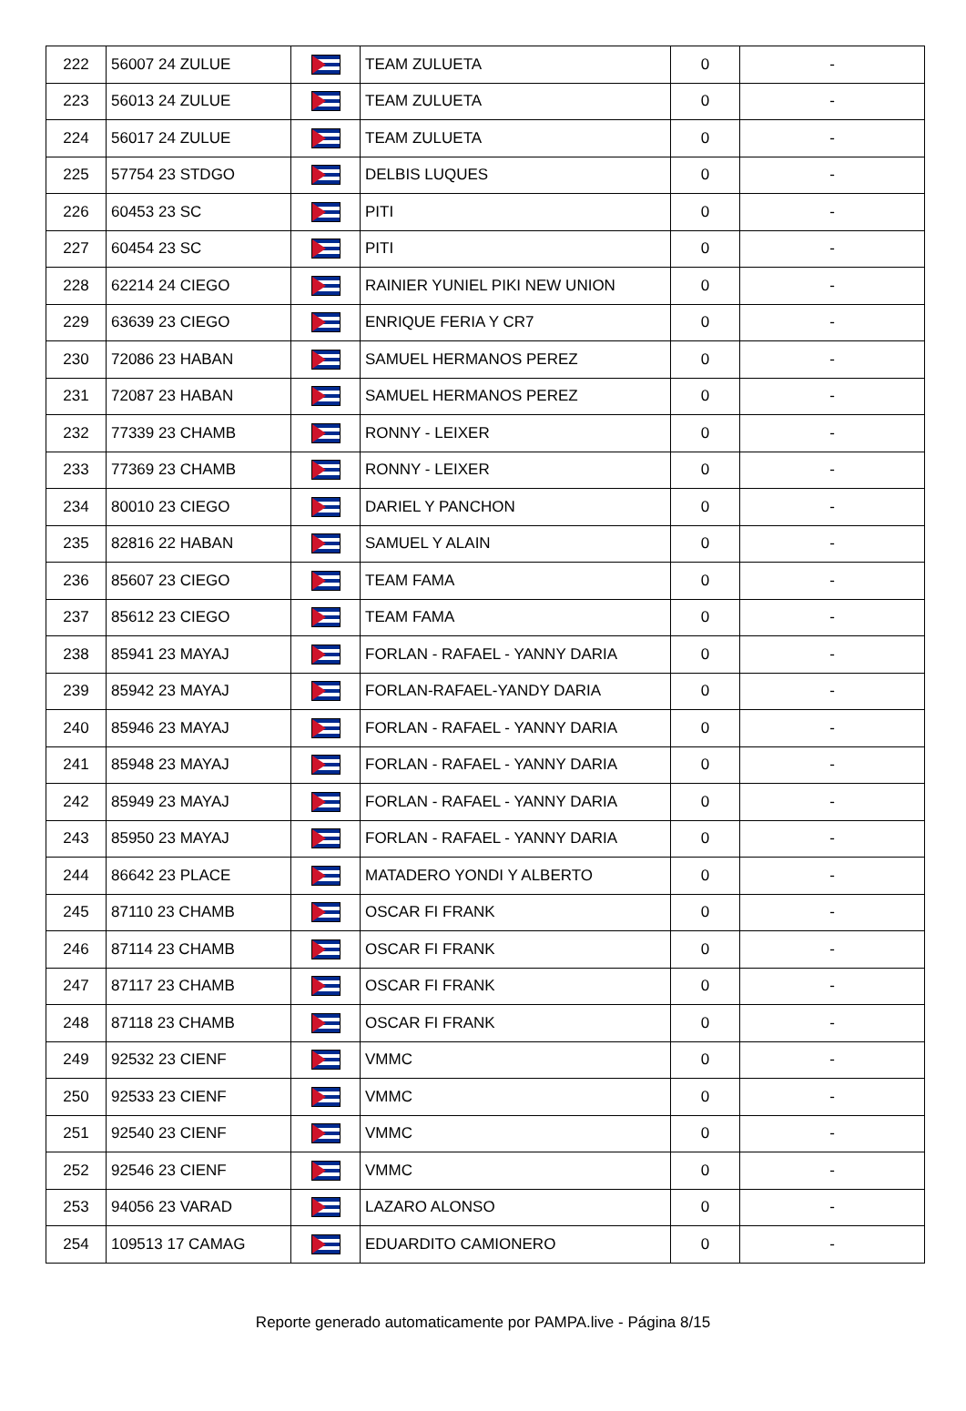| 222 | 56007 24 ZULUE | | TEAM ZULUETA | 0 | - |
| 223 | 56013 24 ZULUE | | TEAM ZULUETA | 0 | - |
| 224 | 56017 24 ZULUE | | TEAM ZULUETA | 0 | - |
| 225 | 57754 23 STDGO | | DELBIS LUQUES | 0 | - |
| 226 | 60453 23 SC | | PITI | 0 | - |
| 227 | 60454 23 SC | | PITI | 0 | - |
| 228 | 62214 24 CIEGO | | RAINIER YUNIEL PIKI NEW UNION | 0 | - |
| 229 | 63639 23 CIEGO | | ENRIQUE FERIA Y CR7 | 0 | - |
| 230 | 72086 23 HABAN | | SAMUEL HERMANOS PEREZ | 0 | - |
| 231 | 72087 23 HABAN | | SAMUEL HERMANOS PEREZ | 0 | - |
| 232 | 77339 23 CHAMB | | RONNY - LEIXER | 0 | - |
| 233 | 77369 23 CHAMB | | RONNY - LEIXER | 0 | - |
| 234 | 80010 23 CIEGO | | DARIEL Y PANCHON | 0 | - |
| 235 | 82816 22 HABAN | | SAMUEL Y ALAIN | 0 | - |
| 236 | 85607 23 CIEGO | | TEAM FAMA | 0 | - |
| 237 | 85612 23 CIEGO | | TEAM FAMA | 0 | - |
| 238 | 85941 23 MAYAJ | | FORLAN - RAFAEL - YANNY DARIA | 0 | - |
| 239 | 85942 23 MAYAJ | | FORLAN-RAFAEL-YANDY DARIA | 0 | - |
| 240 | 85946 23 MAYAJ | | FORLAN - RAFAEL - YANNY DARIA | 0 | - |
| 241 | 85948 23 MAYAJ | | FORLAN - RAFAEL - YANNY DARIA | 0 | - |
| 242 | 85949 23 MAYAJ | | FORLAN - RAFAEL - YANNY DARIA | 0 | - |
| 243 | 85950 23 MAYAJ | | FORLAN - RAFAEL - YANNY DARIA | 0 | - |
| 244 | 86642 23 PLACE | | MATADERO YONDI Y ALBERTO | 0 | - |
| 245 | 87110 23 CHAMB | | OSCAR FI FRANK | 0 | - |
| 246 | 87114 23 CHAMB | | OSCAR FI FRANK | 0 | - |
| 247 | 87117 23 CHAMB | | OSCAR FI FRANK | 0 | - |
| 248 | 87118 23 CHAMB | | OSCAR FI FRANK | 0 | - |
| 249 | 92532 23 CIENF | | VMMC | 0 | - |
| 250 | 92533 23 CIENF | | VMMC | 0 | - |
| 251 | 92540 23 CIENF | | VMMC | 0 | - |
| 252 | 92546 23 CIENF | | VMMC | 0 | - |
| 253 | 94056 23 VARAD | | LAZARO ALONSO | 0 | - |
| 254 | 109513 17 CAMAG | | EDUARDITO CAMIONERO | 0 | - |
Reporte generado automaticamente por PAMPA.live - Página 8/15